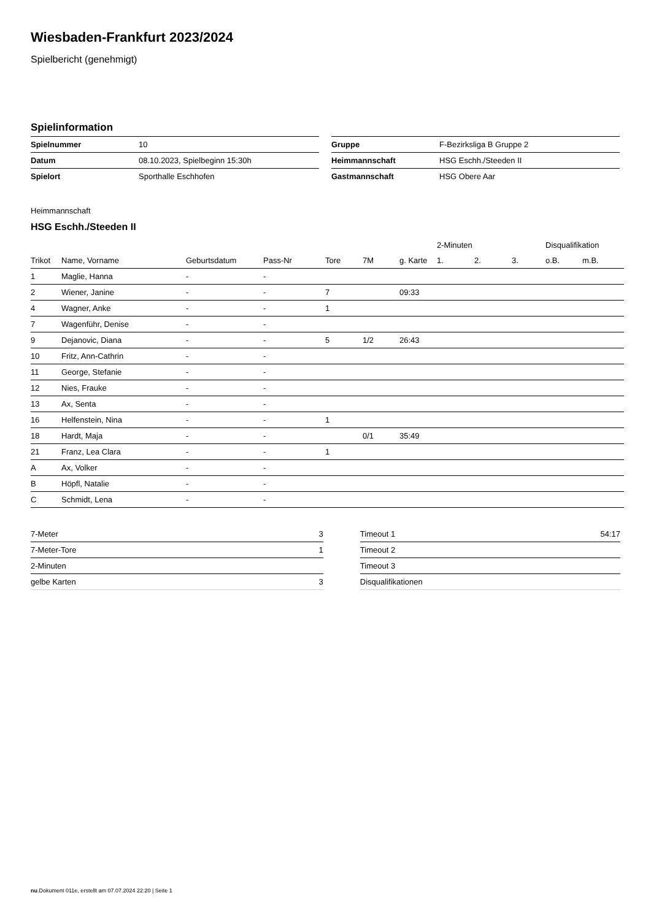Wiesbaden-Frankfurt 2023/2024
Spielbericht (genehmigt)
Spielinformation
| Spielnummer | 10 |
| Datum | 08.10.2023, Spielbeginn 15:30h |
| Spielort | Sporthalle Eschhofen |
| Gruppe | F-Bezirksliga B Gruppe 2 |
| Heimmannschaft | HSG Eschh./Steeden II |
| Gastmannschaft | HSG Obere Aar |
Heimmannschaft
HSG Eschh./Steeden II
| | | | | | | | 2-Minuten | | | Disqualifikation | |
| --- | --- | --- | --- | --- | --- | --- | --- | --- | --- | --- | --- |
| Trikot | Name, Vorname | Geburtsdatum | Pass-Nr | Tore | 7M | g. Karte | 1. | 2. | 3. | o.B. | m.B. |
| 1 | Maglie, Hanna | - | - | | | | | | | | |
| 2 | Wiener, Janine | - | - | 7 | | 09:33 | | | | | |
| 4 | Wagner, Anke | - | - | 1 | | | | | | | |
| 7 | Wagenführ, Denise | - | - | | | | | | | | |
| 9 | Dejanovic, Diana | - | - | 5 | 1/2 | 26:43 | | | | | |
| 10 | Fritz, Ann-Cathrin | - | - | | | | | | | | |
| 11 | George, Stefanie | - | - | | | | | | | | |
| 12 | Nies, Frauke | - | - | | | | | | | | |
| 13 | Ax, Senta | - | - | | | | | | | | |
| 16 | Helfenstein, Nina | - | - | 1 | | | | | | | |
| 18 | Hardt, Maja | - | - | | 0/1 | 35:49 | | | | | |
| 21 | Franz, Lea Clara | - | - | 1 | | | | | | | |
| A | Ax, Volker | - | - | | | | | | | | |
| B | Höpfl, Natalie | - | - | | | | | | | | |
| C | Schmidt, Lena | - | - | | | | | | | | |
| 7-Meter | 3 |
| 7-Meter-Tore | 1 |
| 2-Minuten | |
| gelbe Karten | 3 |
| Timeout 1 | 54:17 |
| Timeout 2 | |
| Timeout 3 | |
| Disqualifikationen | |
nu.Dokument 011e, erstellt am 07.07.2024 22:20 | Seite 1